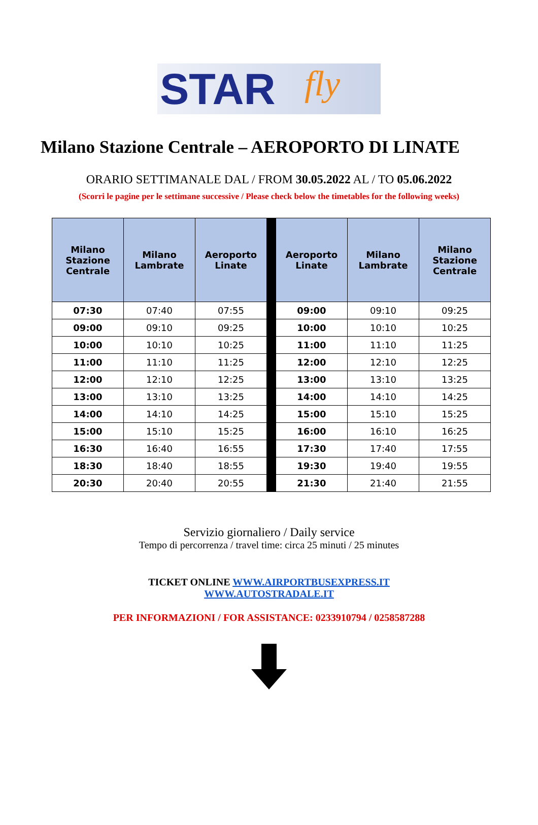STAR fly
Milano Stazione Centrale – AEROPORTO DI LINATE
ORARIO SETTIMANALE DAL / FROM 30.05.2022 AL / TO 05.06.2022
(Scorri le pagine per le settimane successive / Please check below the timetables for the following weeks)
| Milano Stazione Centrale | Milano Lambrate | Aeroporto Linate | | Aeroporto Linate | Milano Lambrate | Milano Stazione Centrale |
| --- | --- | --- | --- | --- | --- | --- |
| 07:30 | 07:40 | 07:55 | | 09:00 | 09:10 | 09:25 |
| 09:00 | 09:10 | 09:25 | | 10:00 | 10:10 | 10:25 |
| 10:00 | 10:10 | 10:25 | | 11:00 | 11:10 | 11:25 |
| 11:00 | 11:10 | 11:25 | | 12:00 | 12:10 | 12:25 |
| 12:00 | 12:10 | 12:25 | | 13:00 | 13:10 | 13:25 |
| 13:00 | 13:10 | 13:25 | | 14:00 | 14:10 | 14:25 |
| 14:00 | 14:10 | 14:25 | | 15:00 | 15:10 | 15:25 |
| 15:00 | 15:10 | 15:25 | | 16:00 | 16:10 | 16:25 |
| 16:30 | 16:40 | 16:55 | | 17:30 | 17:40 | 17:55 |
| 18:30 | 18:40 | 18:55 | | 19:30 | 19:40 | 19:55 |
| 20:30 | 20:40 | 20:55 | | 21:30 | 21:40 | 21:55 |
Servizio giornaliero / Daily service
Tempo di percorrenza / travel time: circa 25 minuti / 25 minutes
TICKET ONLINE WWW.AIRPORTBUSEXPRESS.IT
WWW.AUTOSTRADALE.IT
PER INFORMAZIONI / FOR ASSISTANCE: 0233910794 / 0258587288